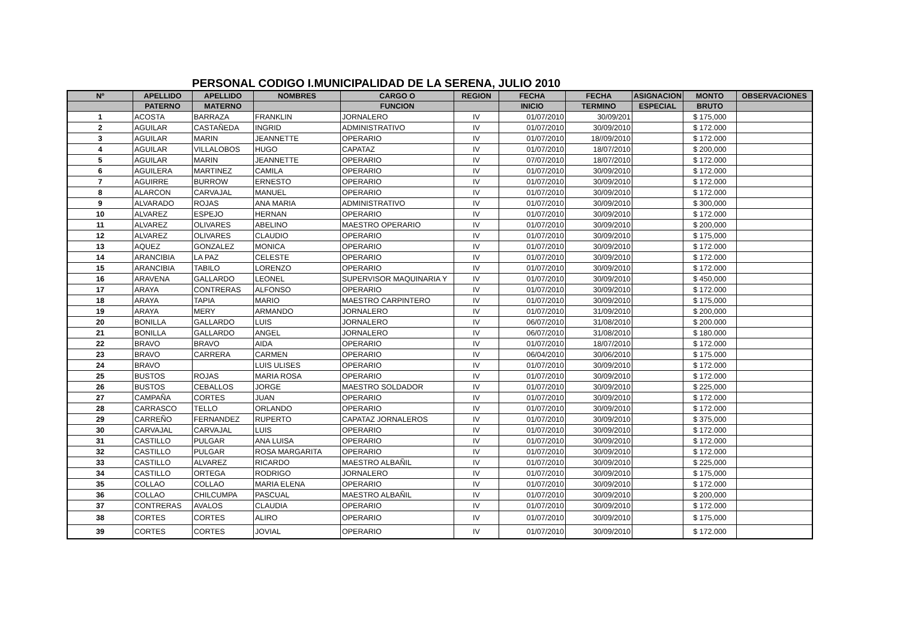PERSONAL CODIGO I.MUNICIPALIDAD DE LA SERENA, JULIO 2010
| Nº | APELLIDO | APELLIDO | NOMBRES | CARGO O | REGION | FECHA | FECHA | ASIGNACION | MONTO | OBSERVACIONES |
| --- | --- | --- | --- | --- | --- | --- | --- | --- | --- | --- |
| | PATERNO | MATERNO | | FUNCION | | INICIO | TERMINO | ESPECIAL | BRUTO | |
| 1 | ACOSTA | BARRAZA | FRANKLIN | JORNALERO | IV | 01/07/2010 | 30/09/201 | | $ 175,000 | |
| 2 | AGUILAR | CASTAÑEDA | INGRID | ADMINISTRATIVO | IV | 01/07/2010 | 30/09/2010 | | $ 172.000 | |
| 3 | AGUILAR | MARIN | JEANNETTE | OPERARIO | IV | 01/07/2010 | 18//09/2010 | | $ 172.000 | |
| 4 | AGUILAR | VILLALOBOS | HUGO | CAPATAZ | IV | 01/07/2010 | 18/07/2010 | | $ 200,000 | |
| 5 | AGUILAR | MARIN | JEANNETTE | OPERARIO | IV | 07/07/2010 | 18/07/2010 | | $ 172.000 | |
| 6 | AGUILERA | MARTINEZ | CAMILA | OPERARIO | IV | 01/07/2010 | 30/09/2010 | | $ 172.000 | |
| 7 | AGUIRRE | BURROW | ERNESTO | OPERARIO | IV | 01/07/2010 | 30/09/2010 | | $ 172.000 | |
| 8 | ALARCON | CARVAJAL | MANUEL | OPERARIO | IV | 01/07/2010 | 30/09/2010 | | $ 172.000 | |
| 9 | ALVARADO | ROJAS | ANA MARIA | ADMINISTRATIVO | IV | 01/07/2010 | 30/09/2010 | | $ 300,000 | |
| 10 | ALVAREZ | ESPEJO | HERNAN | OPERARIO | IV | 01/07/2010 | 30/09/2010 | | $ 172.000 | |
| 11 | ALVAREZ | OLIVARES | ABELINO | MAESTRO OPERARIO | IV | 01/07/2010 | 30/09/2010 | | $ 200,000 | |
| 12 | ALVAREZ | OLIVARES | CLAUDIO | OPERARIO | IV | 01/07/2010 | 30/09/2010 | | $ 175,000 | |
| 13 | AQUEZ | GONZALEZ | MONICA | OPERARIO | IV | 01/07/2010 | 30/09/2010 | | $ 172.000 | |
| 14 | ARANCIBIA | LA PAZ | CELESTE | OPERARIO | IV | 01/07/2010 | 30/09/2010 | | $ 172.000 | |
| 15 | ARANCIBIA | TABILO | LORENZO | OPERARIO | IV | 01/07/2010 | 30/09/2010 | | $ 172.000 | |
| 16 | ARAVENA | GALLARDO | LEONEL | SUPERVISOR MAQUINARIA Y | IV | 01/07/2010 | 30/09/2010 | | $ 450,000 | |
| 17 | ARAYA | CONTRERAS | ALFONSO | OPERARIO | IV | 01/07/2010 | 30/09/2010 | | $ 172.000 | |
| 18 | ARAYA | TAPIA | MARIO | MAESTRO CARPINTERO | IV | 01/07/2010 | 30/09/2010 | | $ 175,000 | |
| 19 | ARAYA | MERY | ARMANDO | JORNALERO | IV | 01/07/2010 | 31/09/2010 | | $ 200,000 | |
| 20 | BONILLA | GALLARDO | LUIS | JORNALERO | IV | 06/07/2010 | 31/08/2010 | | $ 200.000 | |
| 21 | BONILLA | GALLARDO | ANGEL | JORNALERO | IV | 06/07/2010 | 31/08/2010 | | $ 180.000 | |
| 22 | BRAVO | BRAVO | AIDA | OPERARIO | IV | 01/07/2010 | 18/07/2010 | | $ 172.000 | |
| 23 | BRAVO | CARRERA | CARMEN | OPERARIO | IV | 06/04/2010 | 30/06/2010 | | $ 175.000 | |
| 24 | BRAVO | | LUIS ULISES | OPERARIO | IV | 01/07/2010 | 30/09/2010 | | $ 172.000 | |
| 25 | BUSTOS | ROJAS | MARIA ROSA | OPERARIO | IV | 01/07/2010 | 30/09/2010 | | $ 172.000 | |
| 26 | BUSTOS | CEBALLOS | JORGE | MAESTRO SOLDADOR | IV | 01/07/2010 | 30/09/2010 | | $ 225,000 | |
| 27 | CAMPAÑA | CORTES | JUAN | OPERARIO | IV | 01/07/2010 | 30/09/2010 | | $ 172.000 | |
| 28 | CARRASCO | TELLO | ORLANDO | OPERARIO | IV | 01/07/2010 | 30/09/2010 | | $ 172.000 | |
| 29 | CARREÑO | FERNANDEZ | RUPERTO | CAPATAZ JORNALEROS | IV | 01/07/2010 | 30/09/2010 | | $ 375,000 | |
| 30 | CARVAJAL | CARVAJAL | LUIS | OPERARIO | IV | 01/07/2010 | 30/09/2010 | | $ 172.000 | |
| 31 | CASTILLO | PULGAR | ANA LUISA | OPERARIO | IV | 01/07/2010 | 30/09/2010 | | $ 172.000 | |
| 32 | CASTILLO | PULGAR | ROSA MARGARITA | OPERARIO | IV | 01/07/2010 | 30/09/2010 | | $ 172.000 | |
| 33 | CASTILLO | ALVAREZ | RICARDO | MAESTRO ALBAÑIL | IV | 01/07/2010 | 30/09/2010 | | $ 225,000 | |
| 34 | CASTILLO | ORTEGA | RODRIGO | JORNALERO | IV | 01/07/2010 | 30/09/2010 | | $ 175,000 | |
| 35 | COLLAO | COLLAO | MARIA ELENA | OPERARIO | IV | 01/07/2010 | 30/09/2010 | | $ 172.000 | |
| 36 | COLLAO | CHILCUMPA | PASCUAL | MAESTRO ALBAÑIL | IV | 01/07/2010 | 30/09/2010 | | $ 200,000 | |
| 37 | CONTRERAS | AVALOS | CLAUDIA | OPERARIO | IV | 01/07/2010 | 30/09/2010 | | $ 172.000 | |
| 38 | CORTES | CORTES | ALIRO | OPERARIO | IV | 01/07/2010 | 30/09/2010 | | $ 175,000 | |
| 39 | CORTES | CORTES | JOVIAL | OPERARIO | IV | 01/07/2010 | 30/09/2010 | | $ 172.000 | |